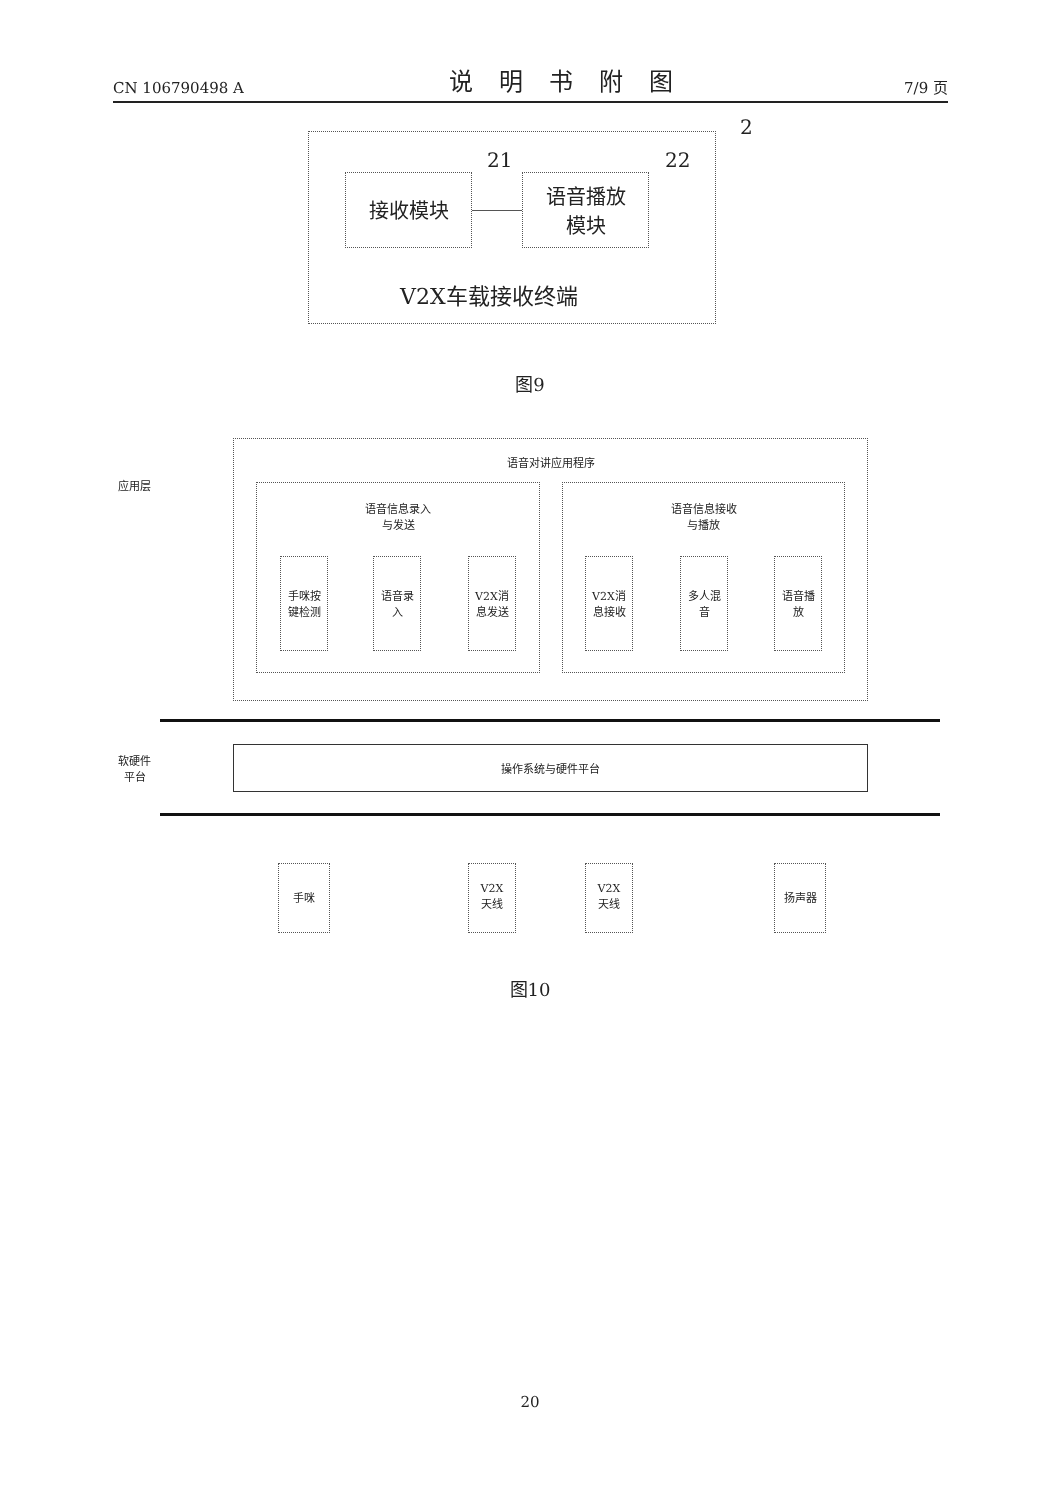CN 106790498 A 说明书附图 7/9 页
2
接收模块
21
语音播放
模块
22
V2X车载接收终端
图9
语音对讲应用程序
应用层
语音信息录入
与发送
语音信息接收
与播放
手咪按
键检测
语音录
入
V2X消
息发送
V2X消
息接收
多人混
音
语音播
放
软硬件
平台
操作系统与硬件平台
手咪
V2X
天线
V2X
天线
扬声器
图10
20